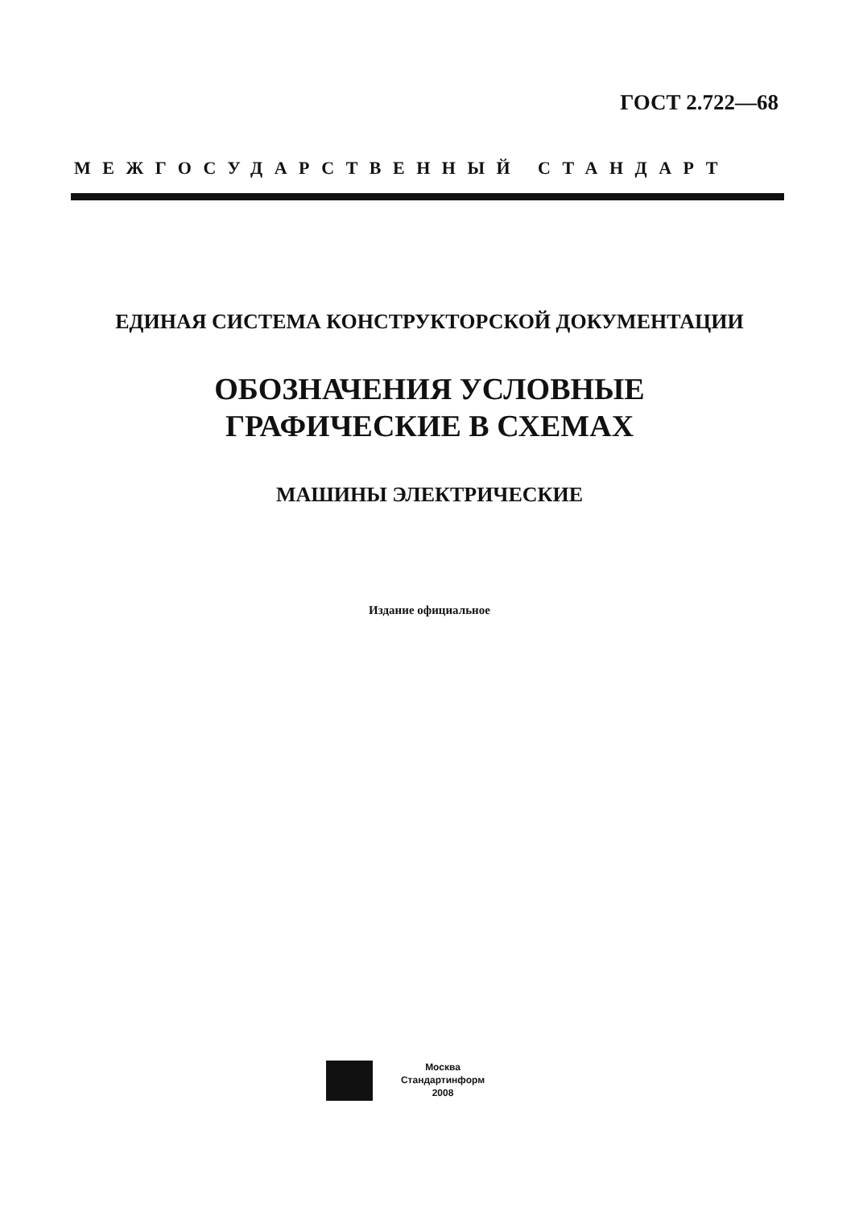ГОСТ 2.722—68
МЕЖГОСУДАРСТВЕННЫЙ СТАНДАРТ
ЕДИНАЯ СИСТЕМА КОНСТРУКТОРСКОЙ ДОКУМЕНТАЦИИ
ОБОЗНАЧЕНИЯ УСЛОВНЫЕ
ГРАФИЧЕСКИЕ В СХЕМАХ
МАШИНЫ ЭЛЕКТРИЧЕСКИЕ
Издание официальное
Москва
Стандартинформ
2008